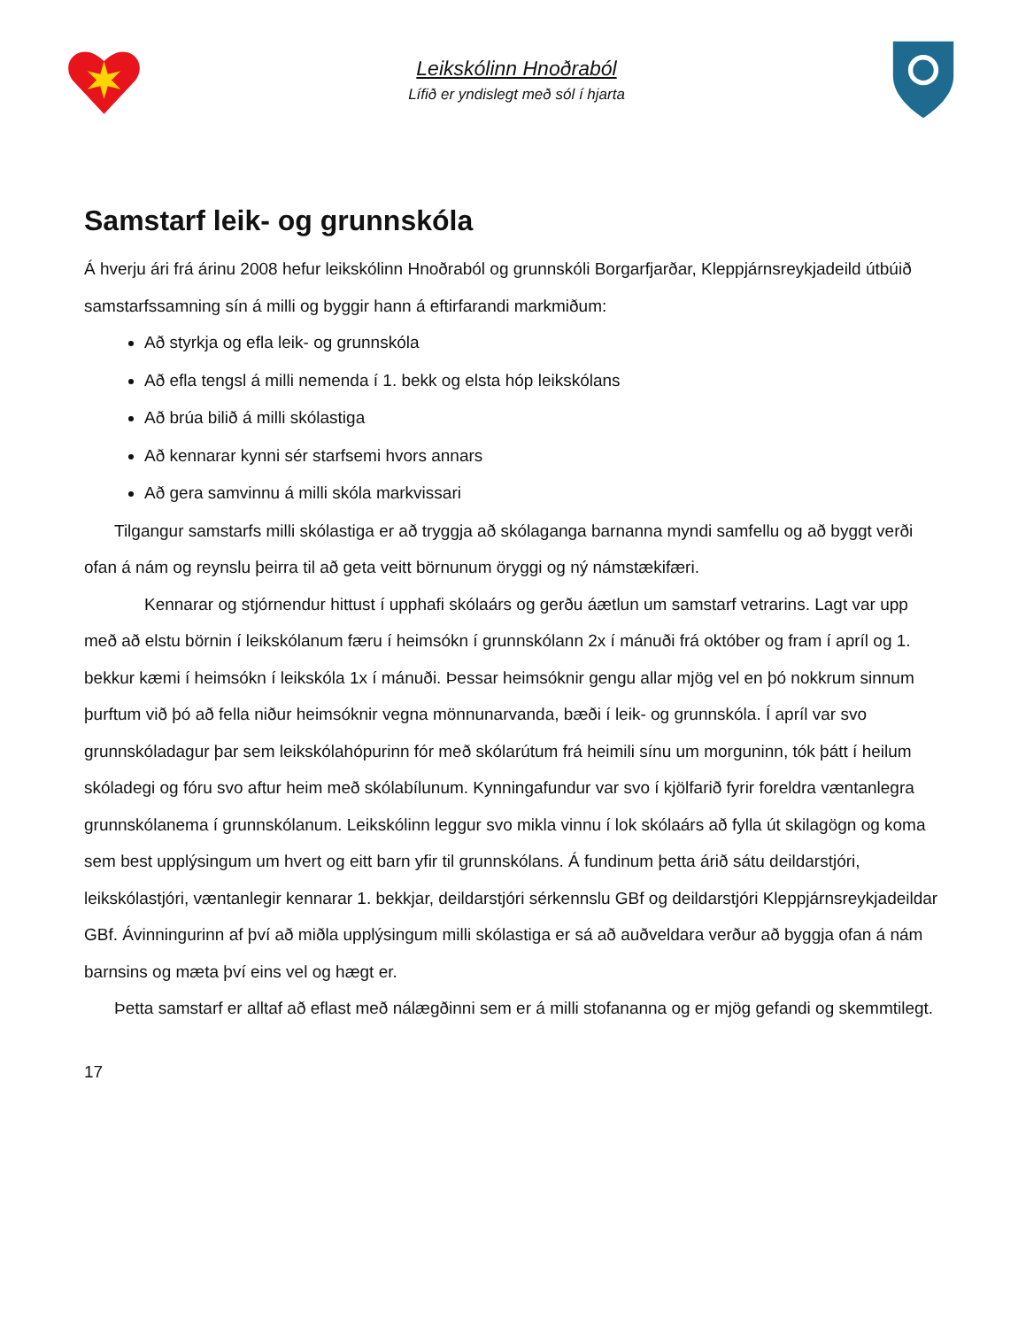Leikskólinn Hnoðraból
Lífið er yndislegt með sól í hjarta
Samstarf leik- og grunnskóla
Á hverju ári frá árinu 2008 hefur leikskólinn Hnoðraból og grunnskóli Borgarfjarðar, Kleppjárnsreykjadeild útbúið samstarfssamning sín á milli og byggir hann á eftirfarandi markmiðum:
Að styrkja og efla leik- og grunnskóla
Að efla tengsl á milli nemenda í 1. bekk og elsta hóp leikskólans
Að brúa bilið á milli skólastiga
Að kennarar kynni sér starfsemi hvors annars
Að gera samvinnu á milli skóla markvissari
Tilgangur samstarfs milli skólastiga er að tryggja að skólaganga barnanna myndi samfellu og að byggt verði ofan á nám og reynslu þeirra til að geta veitt börnunum öryggi og ný námstækifæri.
Kennarar og stjórnendur hittust í upphafi skólaárs og gerðu áætlun um samstarf vetrarins. Lagt var upp með að elstu börnin í leikskólanum færu í heimsókn í grunnskólann 2x í mánuði frá október og fram í apríl og 1. bekkur kæmi í heimsókn í leikskóla 1x í mánuði. Þessar heimsóknir gengu allar mjög vel en þó nokkrum sinnum þurftum við þó að fella niður heimsóknir vegna mönnunarvanda, bæði í leik- og grunnskóla. Í apríl var svo grunnskóladagur þar sem leikskólahópurinn fór með skólarútum frá heimili sínu um morguninn, tók þátt í heilum skóladegi og fóru svo aftur heim með skólabílunum. Kynningafundur var svo í kjölfarið fyrir foreldra væntanlegra grunnskólanema í grunnskólanum. Leikskólinn leggur svo mikla vinnu í lok skólaárs að fylla út skilagögn og koma sem best upplýsingum um hvert og eitt barn yfir til grunnskólans. Á fundinum þetta árið sátu deildarstjóri, leikskólastjóri, væntanlegir kennarar 1. bekkjar, deildarstjóri sérkennslu GBf og deildarstjóri Kleppjárnsreykjadeildar GBf. Ávinningurinn af því að miðla upplýsingum milli skólastiga er sá að auðveldara verður að byggja ofan á nám barnsins og mæta því eins vel og hægt er.
Þetta samstarf er alltaf að eflast með nálægðinni sem er á milli stofananna og er mjög gefandi og skemmtilegt.
17